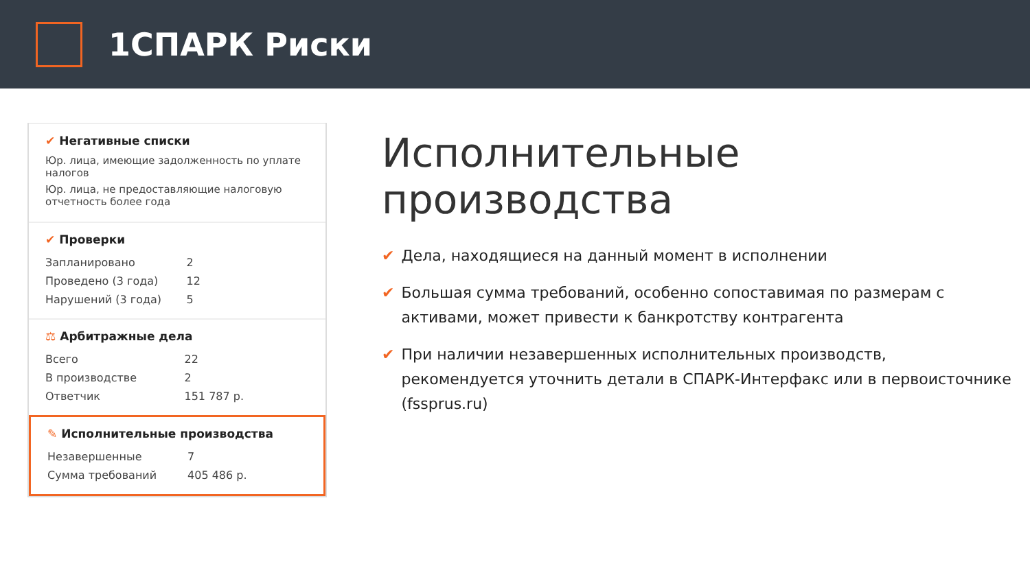1СПАРК Риски
✔ Негативные списки
Юр. лица, имеющие задолженность по уплате налогов
Юр. лица, не предоставляющие налоговую отчетность более года
✔ Проверки
| Запланировано | 2 |
| Проведено (3 года) | 12 |
| Нарушений (3 года) | 5 |
⚖ Арбитражные дела
| Всего | 22 |
| В производстве | 2 |
| Ответчик | 151 787 р. |
✎ Исполнительные производства
| Незавершенные | 7 |
| Сумма требований | 405 486 р. |
Исполнительные производства
✔ Дела, находящиеся на данный момент в исполнении
✔ Большая сумма требований, особенно сопоставимая по размерам с активами, может привести к банкротству контрагента
✔ При наличии незавершенных исполнительных производств, рекомендуется уточнить детали в СПАРК-Интерфакс или в первоисточнике (fssprus.ru)